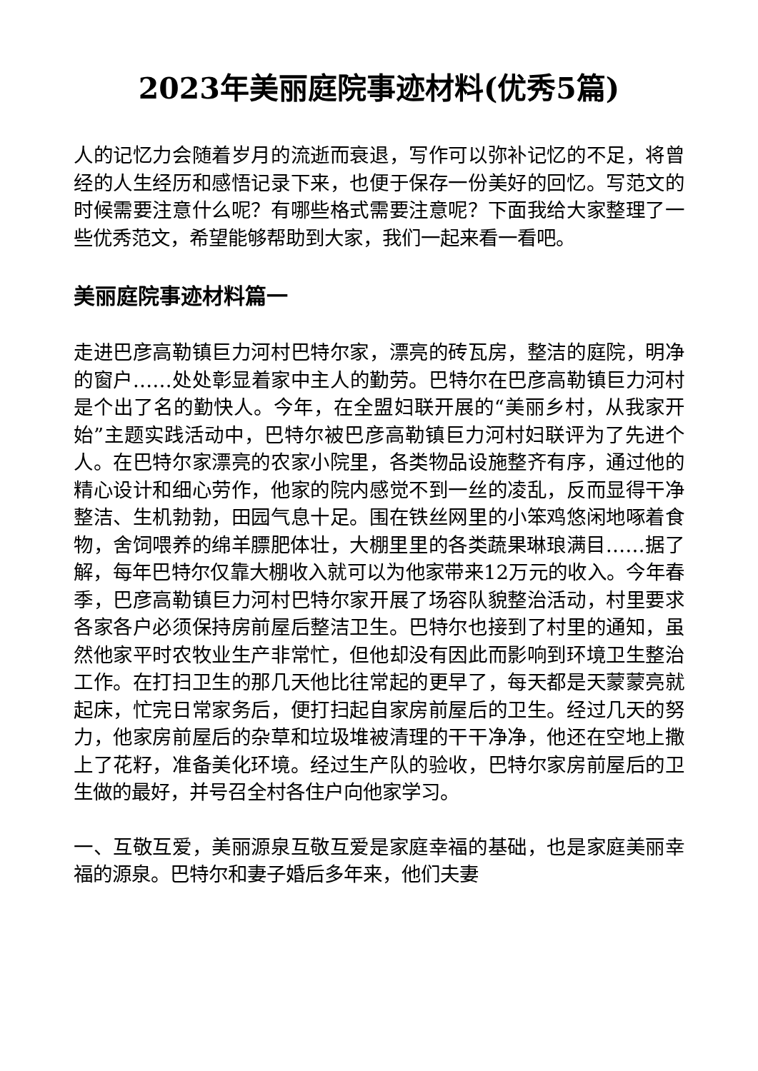2023年美丽庭院事迹材料(优秀5篇)
人的记忆力会随着岁月的流逝而衰退，写作可以弥补记忆的不足，将曾经的人生经历和感悟记录下来，也便于保存一份美好的回忆。写范文的时候需要注意什么呢？有哪些格式需要注意呢？下面我给大家整理了一些优秀范文，希望能够帮助到大家，我们一起来看一看吧。
美丽庭院事迹材料篇一
走进巴彦高勒镇巨力河村巴特尔家，漂亮的砖瓦房，整洁的庭院，明净的窗户……处处彰显着家中主人的勤劳。巴特尔在巴彦高勒镇巨力河村是个出了名的勤快人。今年，在全盟妇联开展的“美丽乡村，从我家开始”主题实践活动中，巴特尔被巴彦高勒镇巨力河村妇联评为了先进个人。在巴特尔家漂亮的农家小院里，各类物品设施整齐有序，通过他的精心设计和细心劳作，他家的院内感觉不到一丝的凌乱，反而显得干净整洁、生机勃勃，田园气息十足。围在铁丝网里的小笨鸡悠闲地啄着食物，舍饲喂养的绵羊膘肥体壮，大棚里里的各类蔬果琳琅满目……据了解，每年巴特尔仅靠大棚收入就可以为他家带来12万元的收入。今年春季，巴彦高勒镇巨力河村巴特尔家开展了场容队貌整治活动，村里要求各家各户必须保持房前屋后整洁卫生。巴特尔也接到了村里的通知，虽然他家平时农牧业生产非常忙，但他却没有因此而影响到环境卫生整治工作。在打扫卫生的那几天他比往常起的更早了，每天都是天蒙蒙亮就起床，忙完日常家务后，便打扫起自家房前屋后的卫生。经过几天的努力，他家房前屋后的杂草和垃圾堆被清理的干干净净，他还在空地上撒上了花籽，准备美化环境。经过生产队的验收，巴特尔家房前屋后的卫生做的最好，并号召全村各住户向他家学习。
一、互敬互爱，美丽源泉互敬互爱是家庭幸福的基础，也是家庭美丽幸福的源泉。巴特尔和妻子婚后多年来，他们夫妻